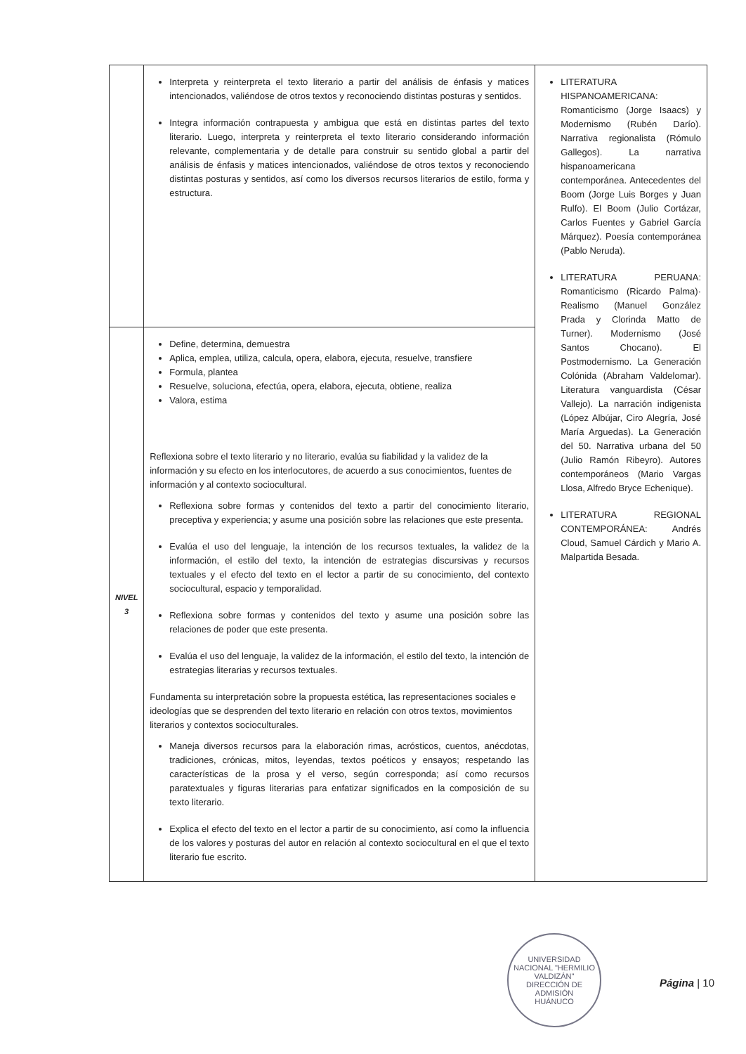| | Interpreta y reinterpreta el texto literario a partir del análisis de énfasis y matices intencionados, valiéndose de otros textos y reconociendo distintas posturas y sentidos. Integra información contrapuesta y ambigua que está en distintas partes del texto literario. Luego, interpreta y reinterpreta el texto literario considerando información relevante, complementaria y de detalle para construir su sentido global a partir del análisis de énfasis y matices intencionados, valiéndose de otros textos y reconociendo distintas posturas y sentidos, así como los diversos recursos literarios de estilo, forma y estructura. | LITERATURA HISPANOAMERICANA: Romanticismo (Jorge Isaacs) y Modernismo (Rubén Darío). Narrativa regionalista (Rómulo Gallegos). La narrativa hispanoamericana contemporánea. Antecedentes del Boom (Jorge Luis Borges y Juan Rulfo). El Boom (Julio Cortázar, Carlos Fuentes y Gabriel García Márquez). Poesía contemporánea (Pablo Neruda). LITERATURA PERUANA: Romanticismo (Ricardo Palma)· Realismo (Manuel González Prada y Clorinda Matto de Turner). Modernismo (José Santos Chocano). El Postmodernismo. La Generación Colónida (Abraham Valdelomar). Literatura vanguardista (César Vallejo). La narración indigenista (López Albújar, Ciro Alegría, José María Arguedas). La Generación del 50. Narrativa urbana del 50 (Julio Ramón Ribeyro). Autores contemporáneos (Mario Vargas Llosa, Alfredo Bryce Echenique). LITERATURA REGIONAL CONTEMPORÁNEA: Andrés Cloud, Samuel Cárdich y Mario A. Malpartida Besada. |
| NIVEL 3 | Define, determina, demuestra Aplica, emplea, utiliza, calcula, opera, elabora, ejecuta, resuelve, transfiere Formula, plantea Resuelve, soluciona, efectúa, opera, elabora, ejecuta, obtiene, realiza Valora, estima Reflexiona sobre el texto literario y no literario, evalúa su fiabilidad y la validez de la información y su efecto en los interlocutores, de acuerdo a sus conocimientos, fuentes de información y al contexto sociocultural. Reflexiona sobre formas y contenidos del texto a partir del conocimiento literario, preceptiva y experiencia; y asume una posición sobre las relaciones que este presenta. Evalúa el uso del lenguaje, la intención de los recursos textuales, la validez de la información, el estilo del texto, la intención de estrategias discursivas y recursos textuales y el efecto del texto en el lector a partir de su conocimiento, del contexto sociocultural, espacio y temporalidad. Reflexiona sobre formas y contenidos del texto y asume una posición sobre las relaciones de poder que este presenta. Evalúa el uso del lenguaje, la validez de la información, el estilo del texto, la intención de estrategias literarias y recursos textuales. Fundamenta su interpretación sobre la propuesta estética, las representaciones sociales e ideologías que se desprenden del texto literario en relación con otros textos, movimientos literarios y contextos socioculturales. Maneja diversos recursos para la elaboración rimas, acrósticos, cuentos, anécdotas, tradiciones, crónicas, mitos, leyendas, textos poéticos y ensayos; respetando las características de la prosa y el verso, según corresponda; así como recursos paratextuales y figuras literarias para enfatizar significados en la composición de su texto literario. Explica el efecto del texto en el lector a partir de su conocimiento, así como la influencia de los valores y posturas del autor en relación al contexto sociocultural en el que el texto literario fue escrito. | |
UNIVERSIDAD NACIONAL "HERMILIO VALDIZÁN"
DIRECCIÓN DE ADMISIÓN
HUÁNUCO
Página | 10